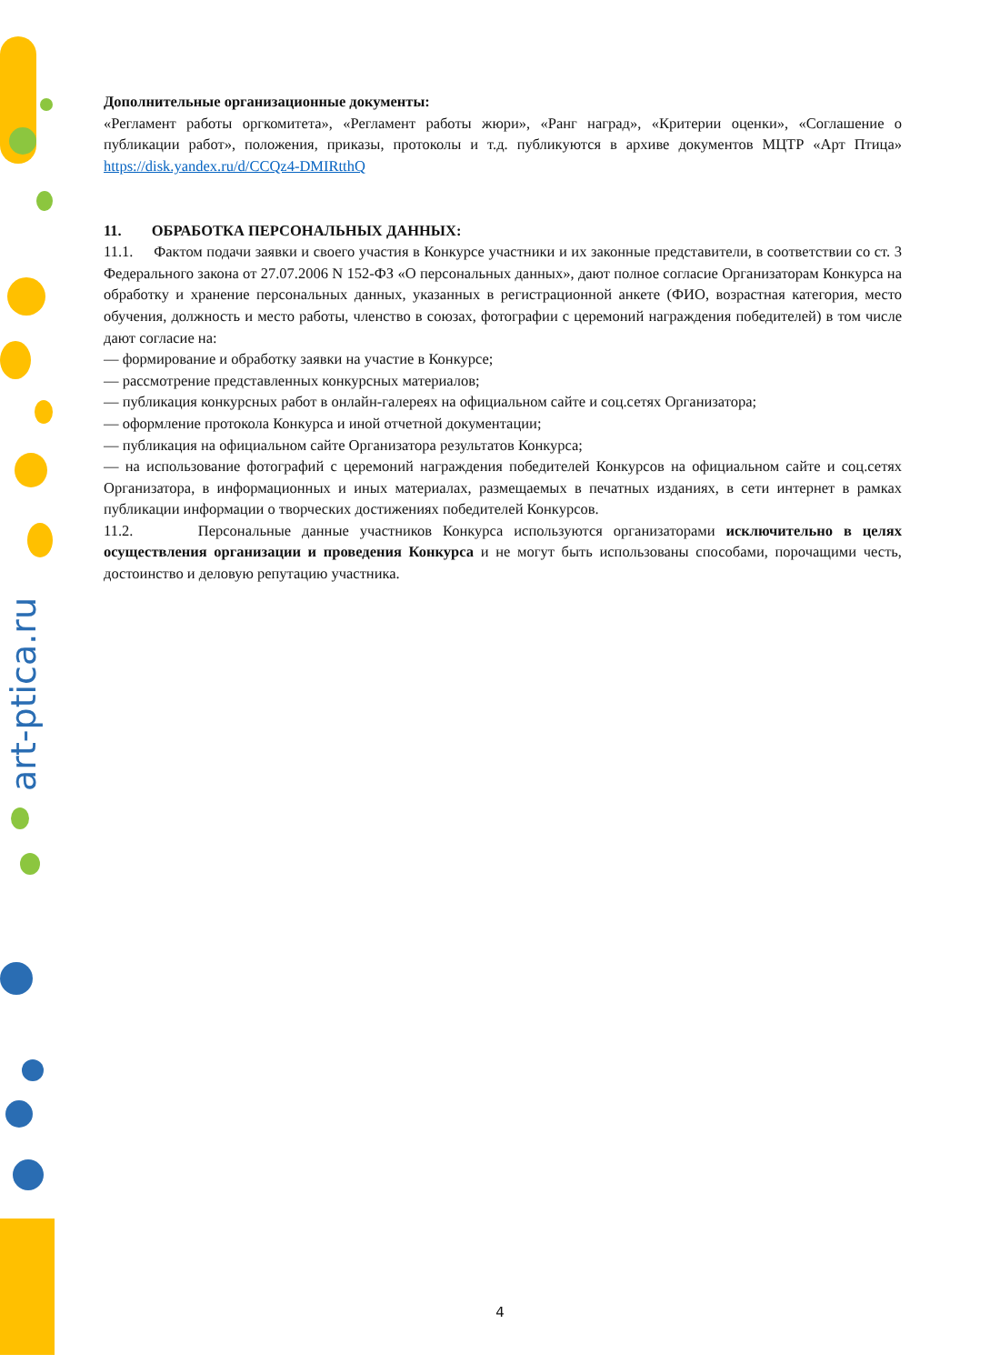art-ptica.ru
Дополнительные организационные документы:
«Регламент работы оргкомитета», «Регламент работы жюри», «Ранг наград», «Критерии оценки», «Соглашение о публикации работ», положения, приказы, протоколы и т.д. публикуются в архиве документов МЦТР «Арт Птица» https://disk.yandex.ru/d/CCQz4-DMIRtthQ
11. ОБРАБОТКА ПЕРСОНАЛЬНЫХ ДАННЫХ:
11.1. Фактом подачи заявки и своего участия в Конкурсе участники и их законные представители, в соответствии со ст. 3 Федерального закона от 27.07.2006 N 152-ФЗ «О персональных данных», дают полное согласие Организаторам Конкурса на обработку и хранение персональных данных, указанных в регистрационной анкете (ФИО, возрастная категория, место обучения, должность и место работы, членство в союзах, фотографии с церемоний награждения победителей) в том числе дают согласие на:
— формирование и обработку заявки на участие в Конкурсе;
— рассмотрение представленных конкурсных материалов;
— публикация конкурсных работ в онлайн-галереях на официальном сайте и соц.сетях Организатора;
— оформление протокола Конкурса и иной отчетной документации;
— публикация на официальном сайте Организатора результатов Конкурса;
— на использование фотографий с церемоний награждения победителей Конкурсов на официальном сайте и соц.сетях Организатора, в информационных и иных материалах, размещаемых в печатных изданиях, в сети интернет в рамках публикации информации о творческих достижениях победителей Конкурсов.
11.2. Персональные данные участников Конкурса используются организаторами исключительно в целях осуществления организации и проведения Конкурса и не могут быть использованы способами, порочащими честь, достоинство и деловую репутацию участника.
4